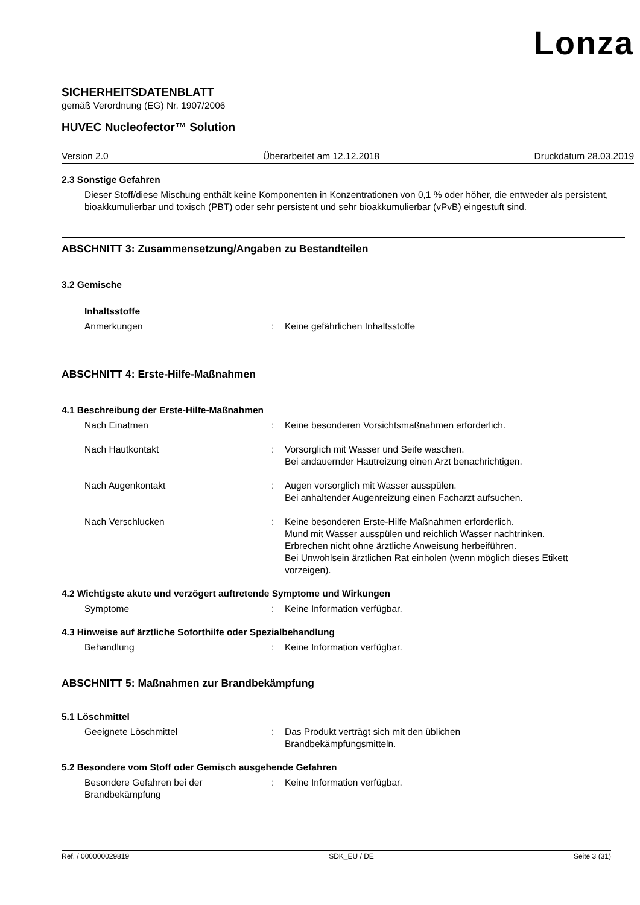Lonza
SICHERHEITSDATENBLATT
gemäß Verordnung (EG) Nr. 1907/2006
HUVEC Nucleofector™ Solution
Version 2.0 Überarbeitet am 12.12.2018 Druckdatum 28.03.2019
2.3 Sonstige Gefahren
Dieser Stoff/diese Mischung enthält keine Komponenten in Konzentrationen von 0,1 % oder höher, die entweder als persistent, bioakkumulierbar und toxisch (PBT) oder sehr persistent und sehr bioakkumulierbar (vPvB) eingestuft sind.
ABSCHNITT 3: Zusammensetzung/Angaben zu Bestandteilen
3.2 Gemische
Inhaltsstoffe
Anmerkungen : Keine gefährlichen Inhaltsstoffe
ABSCHNITT 4: Erste-Hilfe-Maßnahmen
4.1 Beschreibung der Erste-Hilfe-Maßnahmen
Nach Einatmen : Keine besonderen Vorsichtsmaßnahmen erforderlich.
Nach Hautkontakt : Vorsorglich mit Wasser und Seife waschen.
Bei andauernder Hautreizung einen Arzt benachrichtigen.
Nach Augenkontakt : Augen vorsorglich mit Wasser ausspülen.
Bei anhaltender Augenreizung einen Facharzt aufsuchen.
Nach Verschlucken : Keine besonderen Erste-Hilfe Maßnahmen erforderlich.
Mund mit Wasser ausspülen und reichlich Wasser nachtrinken.
Erbrechen nicht ohne ärztliche Anweisung herbeiführen.
Bei Unwohlsein ärztlichen Rat einholen (wenn möglich dieses Etikett vorzeigen).
4.2 Wichtigste akute und verzögert auftretende Symptome und Wirkungen
Symptome : Keine Information verfügbar.
4.3 Hinweise auf ärztliche Soforthilfe oder Spezialbehandlung
Behandlung : Keine Information verfügbar.
ABSCHNITT 5: Maßnahmen zur Brandbekämpfung
5.1 Löschmittel
Geeignete Löschmittel : Das Produkt verträgt sich mit den üblichen
Brandbekämpfungsmitteln.
5.2 Besondere vom Stoff oder Gemisch ausgehende Gefahren
Besondere Gefahren bei der
Brandbekämpfung
: Keine Information verfügbar.
Ref. / 000000029819 SDK_EU / DE Seite 3 (31)